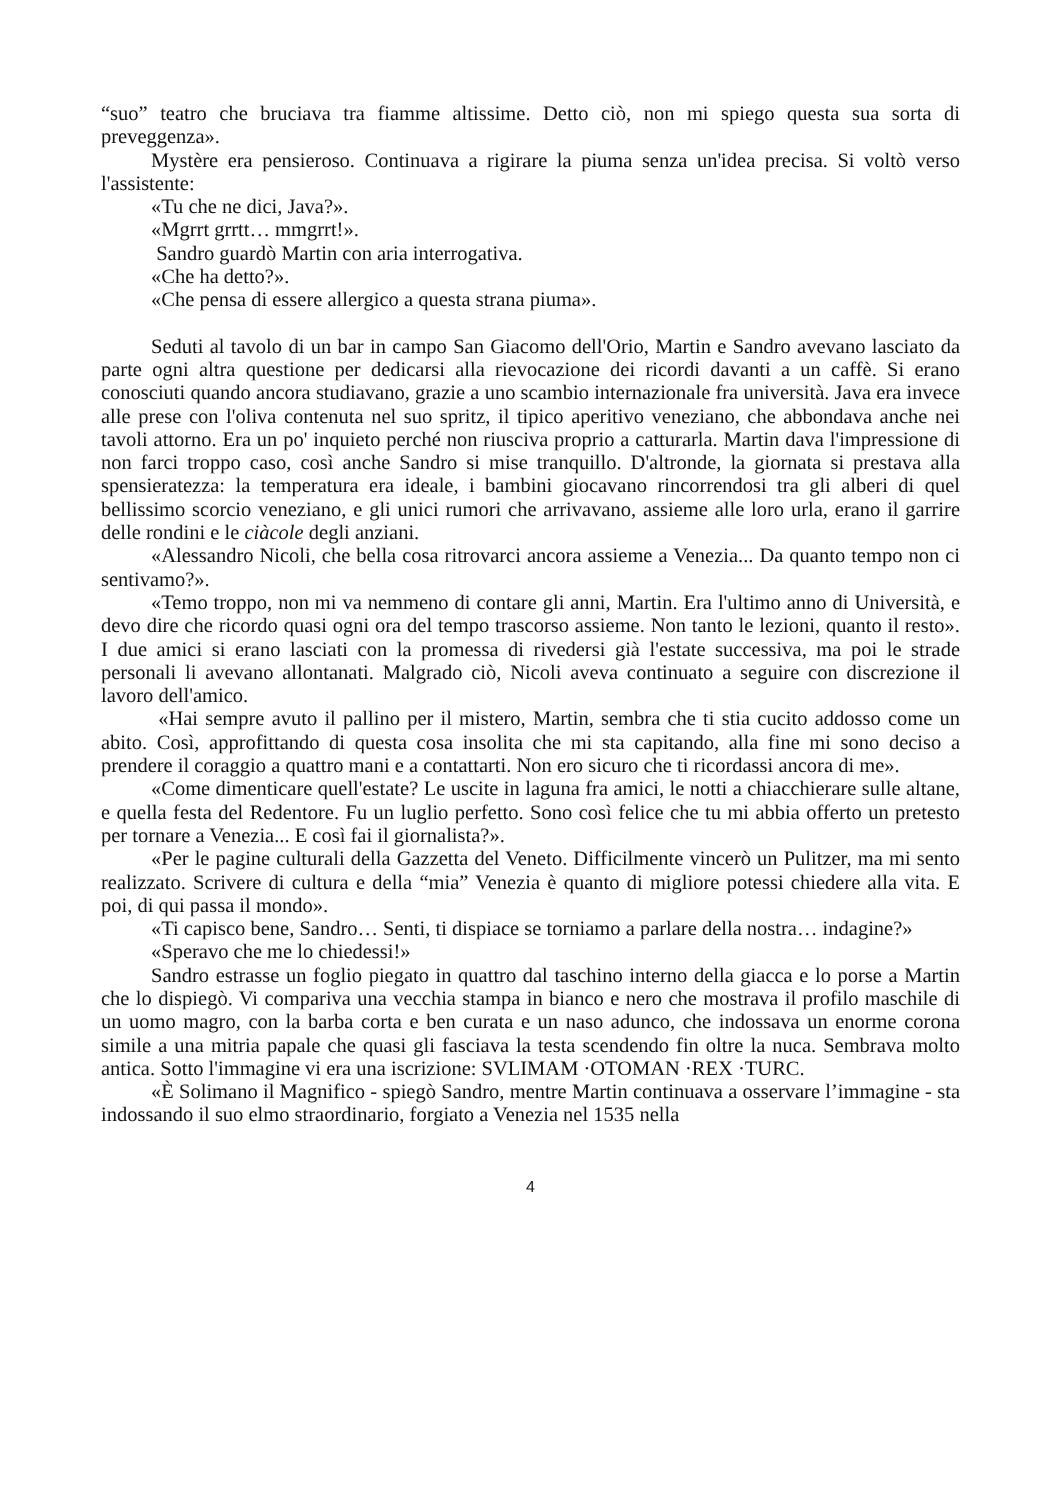“suo” teatro che bruciava tra fiamme altissime. Detto ciò, non mi spiego questa sua sorta di preveggenza».
Mystère era pensieroso. Continuava a rigirare la piuma senza un'idea precisa. Si voltò verso l'assistente:
«Tu che ne dici, Java?».
«Mgrrt grrtt… mmgrrt!».
Sandro guardò Martin con aria interrogativa.
«Che ha detto?».
«Che pensa di essere allergico a questa strana piuma».
Seduti al tavolo di un bar in campo San Giacomo dell'Orio, Martin e Sandro avevano lasciato da parte ogni altra questione per dedicarsi alla rievocazione dei ricordi davanti a un caffè. Si erano conosciuti quando ancora studiavano, grazie a uno scambio internazionale fra università. Java era invece alle prese con l'oliva contenuta nel suo spritz, il tipico aperitivo veneziano, che abbondava anche nei tavoli attorno. Era un po' inquieto perché non riusciva proprio a catturarla. Martin dava l'impressione di non farci troppo caso, così anche Sandro si mise tranquillo. D'altronde, la giornata si prestava alla spensieratezza: la temperatura era ideale, i bambini giocavano rincorrendosi tra gli alberi di quel bellissimo scorcio veneziano, e gli unici rumori che arrivavano, assieme alle loro urla, erano il garrire delle rondini e le ciàcole degli anziani.
«Alessandro Nicoli, che bella cosa ritrovarci ancora assieme a Venezia... Da quanto tempo non ci sentivamo?».
«Temo troppo, non mi va nemmeno di contare gli anni, Martin. Era l'ultimo anno di Università, e devo dire che ricordo quasi ogni ora del tempo trascorso assieme. Non tanto le lezioni, quanto il resto». I due amici si erano lasciati con la promessa di rivedersi già l'estate successiva, ma poi le strade personali li avevano allontanati. Malgrado ciò, Nicoli aveva continuato a seguire con discrezione il lavoro dell'amico.
«Hai sempre avuto il pallino per il mistero, Martin, sembra che ti stia cucito addosso come un abito. Così, approfittando di questa cosa insolita che mi sta capitando, alla fine mi sono deciso a prendere il coraggio a quattro mani e a contattarti. Non ero sicuro che ti ricordassi ancora di me».
«Come dimenticare quell'estate? Le uscite in laguna fra amici, le notti a chiacchierare sulle altane, e quella festa del Redentore. Fu un luglio perfetto. Sono così felice che tu mi abbia offerto un pretesto per tornare a Venezia... E così fai il giornalista?».
«Per le pagine culturali della Gazzetta del Veneto. Difficilmente vincerò un Pulitzer, ma mi sento realizzato. Scrivere di cultura e della “mia” Venezia è quanto di migliore potessi chiedere alla vita. E poi, di qui passa il mondo».
«Ti capisco bene, Sandro… Senti, ti dispiace se torniamo a parlare della nostra… indagine?»
«Speravo che me lo chiedessi!»
Sandro estrasse un foglio piegato in quattro dal taschino interno della giacca e lo porse a Martin che lo dispiegò. Vi compariva una vecchia stampa in bianco e nero che mostrava il profilo maschile di un uomo magro, con la barba corta e ben curata e un naso adunco, che indossava un enorme corona simile a una mitria papale che quasi gli fasciava la testa scendendo fin oltre la nuca. Sembrava molto antica. Sotto l'immagine vi era una iscrizione: SVLIMAM ·OTOMAN ·REX ·TURC.
«È Solimano il Magnifico - spiegò Sandro, mentre Martin continuava a osservare l’immagine - sta indossando il suo elmo straordinario, forgiato a Venezia nel 1535 nella
4